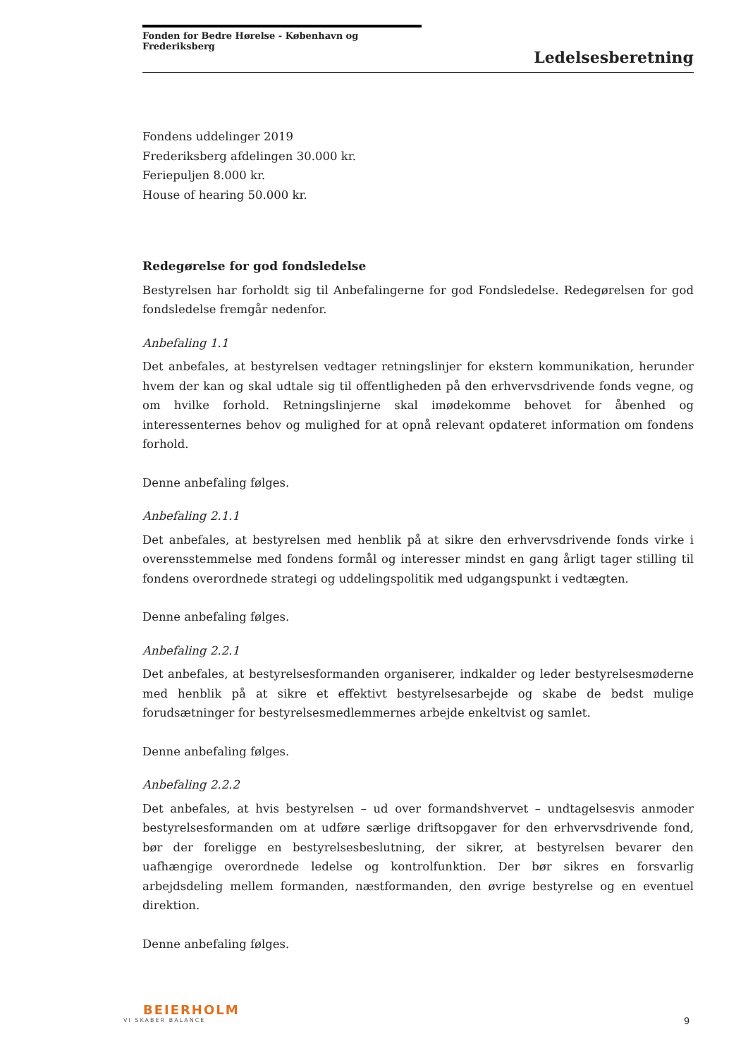Fonden for Bedre Hørelse - København og Frederiksberg
Ledelsesberetning
Fondens uddelinger 2019
Frederiksberg afdelingen 30.000 kr.
Feriepuljen 8.000 kr.
House of hearing 50.000 kr.
Redegørelse for god fondsledelse
Bestyrelsen har forholdt sig til Anbefalingerne for god Fondsledelse. Redegørelsen for god fondsledelse fremgår nedenfor.
Anbefaling 1.1
Det anbefales, at bestyrelsen vedtager retningslinjer for ekstern kommunikation, herunder hvem der kan og skal udtale sig til offentligheden på den erhvervsdrivende fonds vegne, og om hvilke forhold. Retningslinjerne skal imødekomme behovet for åbenhed og interessenternes behov og mulighed for at opnå relevant opdateret information om fondens forhold.
Denne anbefaling følges.
Anbefaling 2.1.1
Det anbefales, at bestyrelsen med henblik på at sikre den erhvervsdrivende fonds virke i overensstemmelse med fondens formål og interesser mindst en gang årligt tager stilling til fondens overordnede strategi og uddelingspolitik med udgangspunkt i vedtægten.
Denne anbefaling følges.
Anbefaling 2.2.1
Det anbefales, at bestyrelsesformanden organiserer, indkalder og leder bestyrelsesmøderne med henblik på at sikre et effektivt bestyrelsesarbejde og skabe de bedst mulige forudsætninger for bestyrelsesmedlemmernes arbejde enkeltvist og samlet.
Denne anbefaling følges.
Anbefaling 2.2.2
Det anbefales, at hvis bestyrelsen – ud over formandshvervet – undtagelsesvis anmoder bestyrelsesformanden om at udføre særlige driftsopgaver for den erhvervsdrivende fond, bør der foreligge en bestyrelsesbeslutning, der sikrer, at bestyrelsen bevarer den uafhængige overordnede ledelse og kontrolfunktion. Der bør sikres en forsvarlig arbejdsdeling mellem formanden, næstformanden, den øvrige bestyrelse og en eventuel direktion.
Denne anbefaling følges.
BEIERHOLM
VI SKABER BALANCE
9